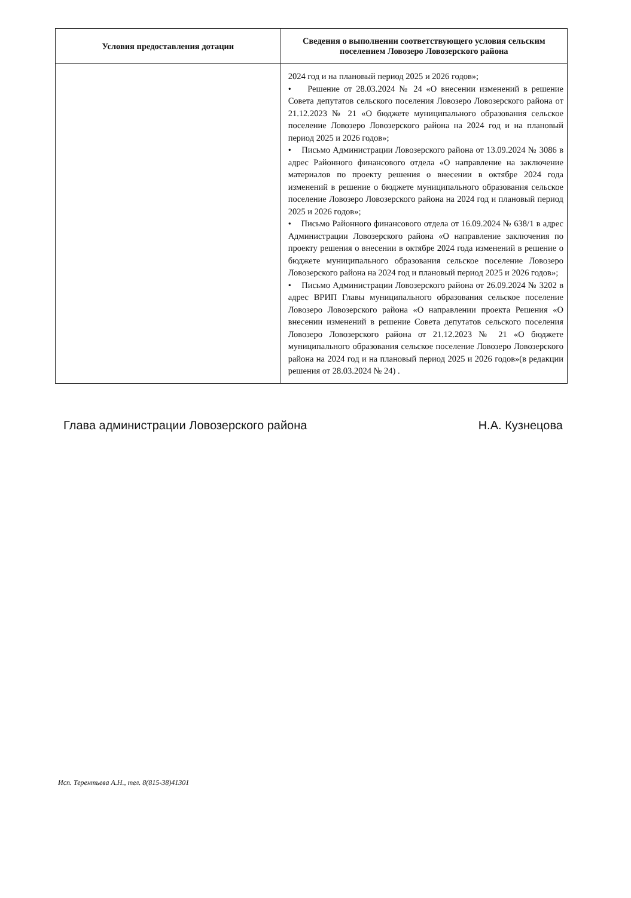| Условия предоставления дотации | Сведения о выполнении соответствующего условия сельским поселением Ловозеро Ловозерского района |
| --- | --- |
| | 2024 год и на плановый период 2025 и 2026 годов»; • Решение от 28.03.2024 № 24 «О внесении изменений в решение Совета депутатов сельского поселения Ловозеро Ловозерского района от 21.12.2023 № 21 «О бюджете муниципального образования сельское поселение Ловозеро Ловозерского района на 2024 год и на плановый период 2025 и 2026 годов»; • Письмо Администрации Ловозерского района от 13.09.2024 № 3086 в адрес Районного финансового отдела «О направление на заключение материалов по проекту решения о внесении в октябре 2024 года изменений в решение о бюджете муниципального образования сельское поселение Ловозеро Ловозерского района на 2024 год и плановый период 2025 и 2026 годов»; • Письмо Районного финансового отдела от 16.09.2024 № 638/1 в адрес Администрации Ловозерского района «О направление заключения по проекту решения о внесении в октябре 2024 года изменений в решение о бюджете муниципального образования сельское поселение Ловозеро Ловозерского района на 2024 год и плановый период 2025 и 2026 годов»; • Письмо Администрации Ловозерского района от 26.09.2024 № 3202 в адрес ВРИП Главы муниципального образования сельское поселение Ловозеро Ловозерского района «О направлении проекта Решения «О внесении изменений в решение Совета депутатов сельского поселения Ловозеро Ловозерского района от 21.12.2023 № 21 «О бюджете муниципального образования сельское поселение Ловозеро Ловозерского района на 2024 год и на плановый период 2025 и 2026 годов»(в редакции решения от 28.03.2024 № 24) . |
Глава администрации Ловозерского района Н.А. Кузнецова
Исп. Терентьева А.Н., тел. 8(815-38)41301